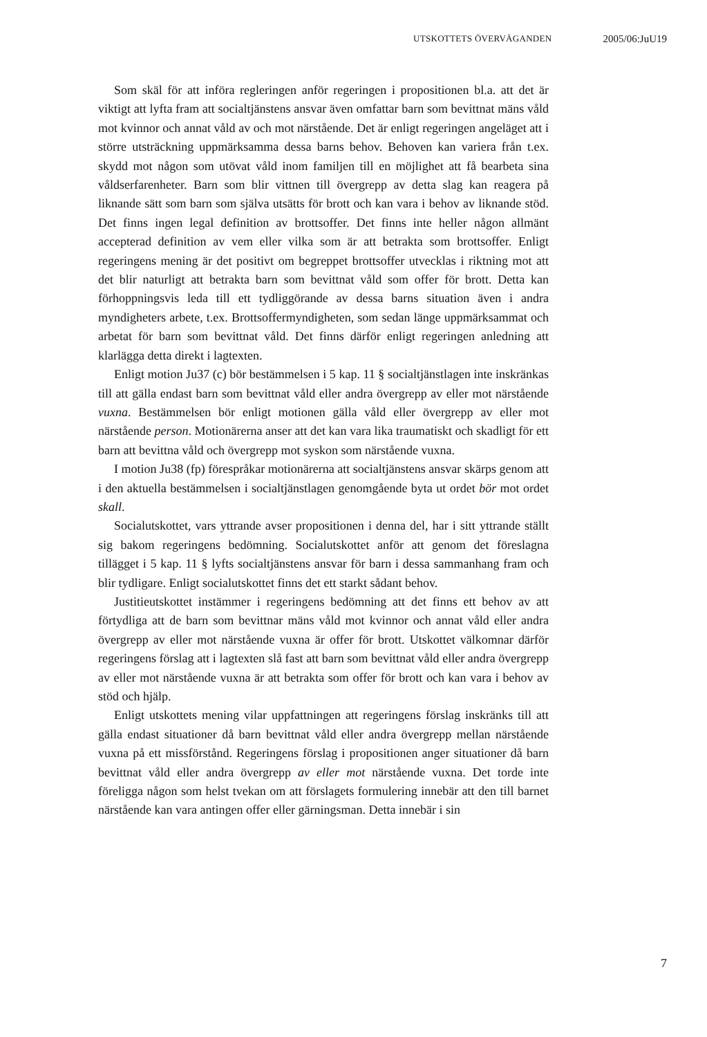UTSKOTTETS ÖVERVÄGANDEN 2005/06:JuU19
Som skäl för att införa regleringen anför regeringen i propositionen bl.a. att det är viktigt att lyfta fram att socialtjänstens ansvar även omfattar barn som bevittnat mäns våld mot kvinnor och annat våld av och mot närstående. Det är enligt regeringen angeläget att i större utsträckning uppmärksamma dessa barns behov. Behoven kan variera från t.ex. skydd mot någon som utövat våld inom familjen till en möjlighet att få bearbeta sina våldserfarenheter. Barn som blir vittnen till övergrepp av detta slag kan reagera på liknande sätt som barn som själva utsätts för brott och kan vara i behov av liknande stöd. Det finns ingen legal definition av brottsoffer. Det finns inte heller någon allmänt accepterad definition av vem eller vilka som är att betrakta som brottsoffer. Enligt regeringens mening är det positivt om begreppet brottsoffer utvecklas i riktning mot att det blir naturligt att betrakta barn som bevittnat våld som offer för brott. Detta kan förhoppningsvis leda till ett tydliggörande av dessa barns situation även i andra myndigheters arbete, t.ex. Brottsoffermyndigheten, som sedan länge uppmärksammat och arbetat för barn som bevittnat våld. Det finns därför enligt regeringen anledning att klarlägga detta direkt i lagtexten.
Enligt motion Ju37 (c) bör bestämmelsen i 5 kap. 11 § socialtjänstlagen inte inskränkas till att gälla endast barn som bevittnat våld eller andra övergrepp av eller mot närstående vuxna. Bestämmelsen bör enligt motionen gälla våld eller övergrepp av eller mot närstående person. Motionärerna anser att det kan vara lika traumatiskt och skadligt för ett barn att bevittna våld och övergrepp mot syskon som närstående vuxna.
I motion Ju38 (fp) förespråkar motionärerna att socialtjänstens ansvar skärps genom att i den aktuella bestämmelsen i socialtjänstlagen genomgående byta ut ordet bör mot ordet skall.
Socialutskottet, vars yttrande avser propositionen i denna del, har i sitt yttrande ställt sig bakom regeringens bedömning. Socialutskottet anför att genom det föreslagna tillägget i 5 kap. 11 § lyfts socialtjänstens ansvar för barn i dessa sammanhang fram och blir tydligare. Enligt socialutskottet finns det ett starkt sådant behov.
Justitieutskottet instämmer i regeringens bedömning att det finns ett behov av att förtydliga att de barn som bevittnar mäns våld mot kvinnor och annat våld eller andra övergrepp av eller mot närstående vuxna är offer för brott. Utskottet välkomnar därför regeringens förslag att i lagtexten slå fast att barn som bevittnat våld eller andra övergrepp av eller mot närstående vuxna är att betrakta som offer för brott och kan vara i behov av stöd och hjälp.
Enligt utskottets mening vilar uppfattningen att regeringens förslag inskränks till att gälla endast situationer då barn bevittnat våld eller andra övergrepp mellan närstående vuxna på ett missförstånd. Regeringens förslag i propositionen anger situationer då barn bevittnat våld eller andra övergrepp av eller mot närstående vuxna. Det torde inte föreligga någon som helst tvekan om att förslagets formulering innebär att den till barnet närstående kan vara antingen offer eller gärningsman. Detta innebär i sin
7